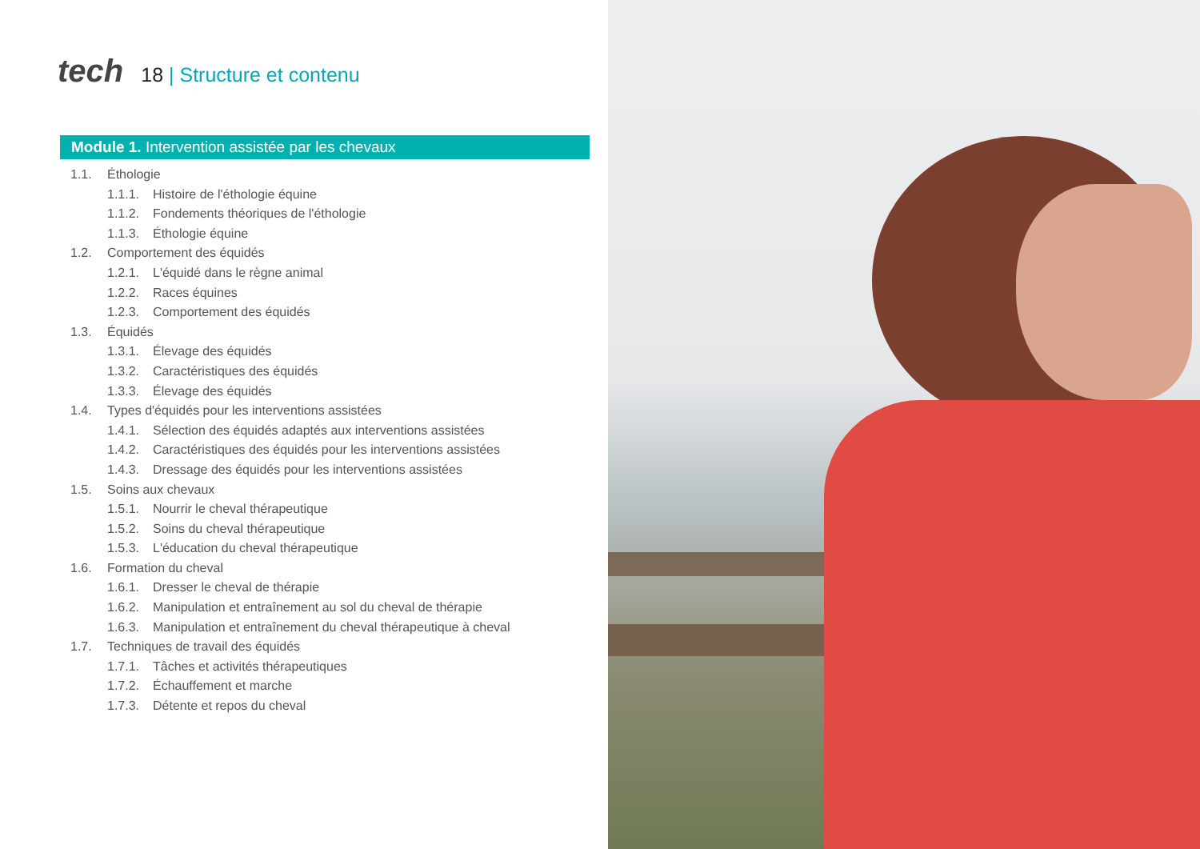tech
18 | Structure et contenu
Module 1. Intervention assistée par les chevaux
1.1. Éthologie
1.1.1. Histoire de l'éthologie équine
1.1.2. Fondements théoriques de l'éthologie
1.1.3. Éthologie équine
1.2. Comportement des équidés
1.2.1. L'équidé dans le règne animal
1.2.2. Races équines
1.2.3. Comportement des équidés
1.3. Équidés
1.3.1. Élevage des équidés
1.3.2. Caractéristiques des équidés
1.3.3. Élevage des équidés
1.4. Types d'équidés pour les interventions assistées
1.4.1. Sélection des équidés adaptés aux interventions assistées
1.4.2. Caractéristiques des équidés pour les interventions assistées
1.4.3. Dressage des équidés pour les interventions assistées
1.5. Soins aux chevaux
1.5.1. Nourrir le cheval thérapeutique
1.5.2. Soins du cheval thérapeutique
1.5.3. L'éducation du cheval thérapeutique
1.6. Formation du cheval
1.6.1. Dresser le cheval de thérapie
1.6.2. Manipulation et entraînement au sol du cheval de thérapie
1.6.3. Manipulation et entraînement du cheval thérapeutique à cheval
1.7. Techniques de travail des équidés
1.7.1. Tâches et activités thérapeutiques
1.7.2. Échauffement et marche
1.7.3. Détente et repos du cheval